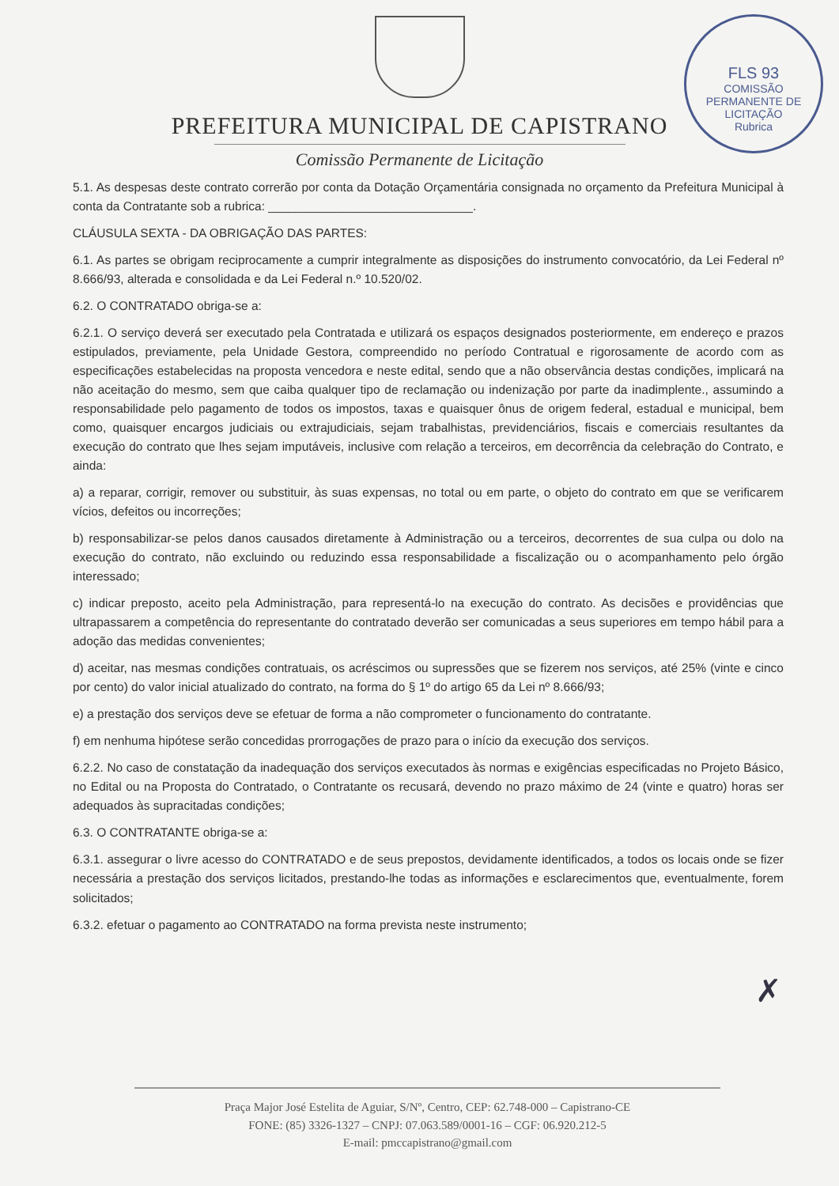FLS 93
COMISSÃO PERMANENTE DE LICITAÇÃO
Rubrica
PREFEITURA MUNICIPAL DE CAPISTRANO
Comissão Permanente de Licitação
5.1. As despesas deste contrato correrão por conta da Dotação Orçamentária consignada no orçamento da Prefeitura Municipal à conta da Contratante sob a rubrica: ______________________________.
CLÁUSULA SEXTA - DA OBRIGAÇÃO DAS PARTES:
6.1. As partes se obrigam reciprocamente a cumprir integralmente as disposições do instrumento convocatório, da Lei Federal nº 8.666/93, alterada e consolidada e da Lei Federal n.º 10.520/02.
6.2. O CONTRATADO obriga-se a:
6.2.1. O serviço deverá ser executado pela Contratada e utilizará os espaços designados posteriormente, em endereço e prazos estipulados, previamente, pela Unidade Gestora, compreendido no período Contratual e rigorosamente de acordo com as especificações estabelecidas na proposta vencedora e neste edital, sendo que a não observância destas condições, implicará na não aceitação do mesmo, sem que caiba qualquer tipo de reclamação ou indenização por parte da inadimplente., assumindo a responsabilidade pelo pagamento de todos os impostos, taxas e quaisquer ônus de origem federal, estadual e municipal, bem como, quaisquer encargos judiciais ou extrajudiciais, sejam trabalhistas, previdenciários, fiscais e comerciais resultantes da execução do contrato que lhes sejam imputáveis, inclusive com relação a terceiros, em decorrência da celebração do Contrato, e ainda:
a) a reparar, corrigir, remover ou substituir, às suas expensas, no total ou em parte, o objeto do contrato em que se verificarem vícios, defeitos ou incorreções;
b) responsabilizar-se pelos danos causados diretamente à Administração ou a terceiros, decorrentes de sua culpa ou dolo na execução do contrato, não excluindo ou reduzindo essa responsabilidade a fiscalização ou o acompanhamento pelo órgão interessado;
c) indicar preposto, aceito pela Administração, para representá-lo na execução do contrato. As decisões e providências que ultrapassarem a competência do representante do contratado deverão ser comunicadas a seus superiores em tempo hábil para a adoção das medidas convenientes;
d) aceitar, nas mesmas condições contratuais, os acréscimos ou supressões que se fizerem nos serviços, até 25% (vinte e cinco por cento) do valor inicial atualizado do contrato, na forma do § 1º do artigo 65 da Lei nº 8.666/93;
e) a prestação dos serviços deve se efetuar de forma a não comprometer o funcionamento do contratante.
f) em nenhuma hipótese serão concedidas prorrogações de prazo para o início da execução dos serviços.
6.2.2. No caso de constatação da inadequação dos serviços executados às normas e exigências especificadas no Projeto Básico, no Edital ou na Proposta do Contratado, o Contratante os recusará, devendo no prazo máximo de 24 (vinte e quatro) horas ser adequados às supracitadas condições;
6.3. O CONTRATANTE obriga-se a:
6.3.1. assegurar o livre acesso do CONTRATADO e de seus prepostos, devidamente identificados, a todos os locais onde se fizer necessária a prestação dos serviços licitados, prestando-lhe todas as informações e esclarecimentos que, eventualmente, forem solicitados;
6.3.2. efetuar o pagamento ao CONTRATADO na forma prevista neste instrumento;
✗
Praça Major José Estelita de Aguiar, S/Nº, Centro, CEP: 62.748-000 – Capistrano-CE
FONE: (85) 3326-1327 – CNPJ: 07.063.589/0001-16 – CGF: 06.920.212-5
E-mail: pmccapistrano@gmail.com